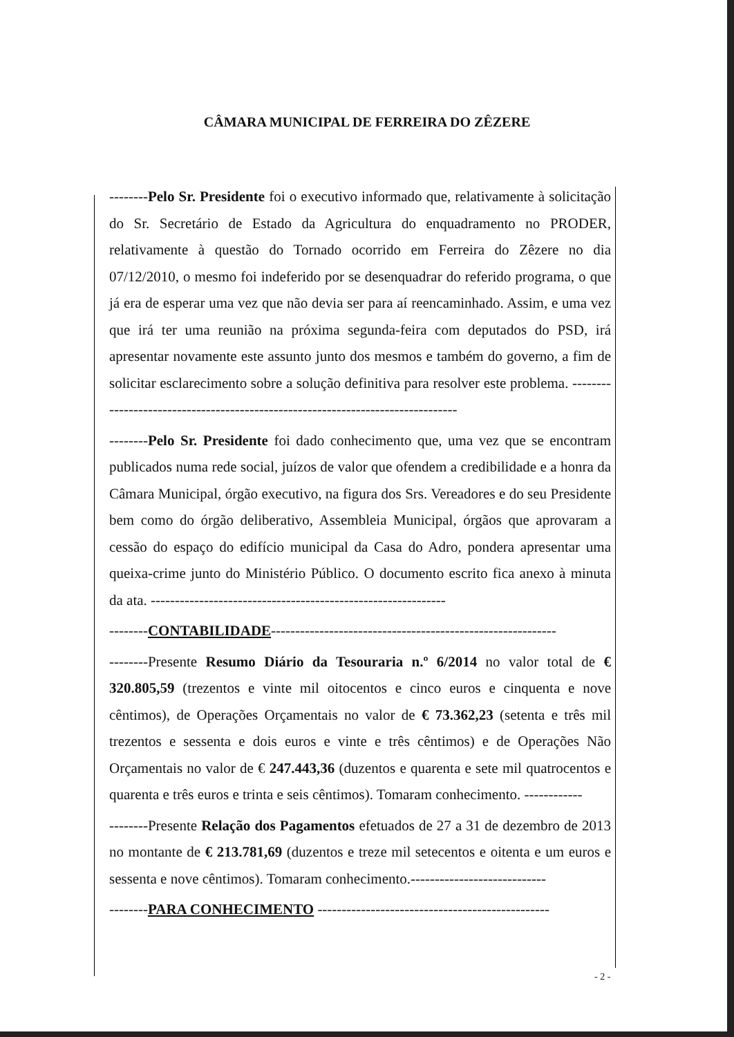CÂMARA MUNICIPAL DE FERREIRA DO ZÊZERE
--------Pelo Sr. Presidente foi o executivo informado que, relativamente à solicitação do Sr. Secretário de Estado da Agricultura do enquadramento no PRODER, relativamente à questão do Tornado ocorrido em Ferreira do Zêzere no dia 07/12/2010, o mesmo foi indeferido por se desenquadrar do referido programa, o que já era de esperar uma vez que não devia ser para aí reencaminhado. Assim, e uma vez que irá ter uma reunião na próxima segunda-feira com deputados do PSD, irá apresentar novamente este assunto junto dos mesmos e também do governo, a fim de solicitar esclarecimento sobre a solução definitiva para resolver este problema. --------------------------------------------------------------------------------
--------Pelo Sr. Presidente foi dado conhecimento que, uma vez que se encontram publicados numa rede social, juízos de valor que ofendem a credibilidade e a honra da Câmara Municipal, órgão executivo, na figura dos Srs. Vereadores e do seu Presidente bem como do órgão deliberativo, Assembleia Municipal, órgãos que aprovaram a cessão do espaço do edifício municipal da Casa do Adro, pondera apresentar uma queixa-crime junto do Ministério Público. O documento escrito fica anexo à minuta da ata. -------------------------------------------------------------
--------CONTABILIDADE-----------------------------------------------------------
--------Presente Resumo Diário da Tesouraria n.º 6/2014 no valor total de € 320.805,59 (trezentos e vinte mil oitocentos e cinco euros e cinquenta e nove cêntimos), de Operações Orçamentais no valor de € 73.362,23 (setenta e três mil trezentos e sessenta e dois euros e vinte e três cêntimos) e de Operações Não Orçamentais no valor de € 247.443,36 (duzentos e quarenta e sete mil quatrocentos e quarenta e três euros e trinta e seis cêntimos). Tomaram conhecimento. ------------
--------Presente Relação dos Pagamentos efetuados de 27 a 31 de dezembro de 2013 no montante de € 213.781,69 (duzentos e treze mil setecentos e oitenta e um euros e sessenta e nove cêntimos). Tomaram conhecimento.----------------------------
--------PARA CONHECIMENTO ------------------------------------------------
- 2 -